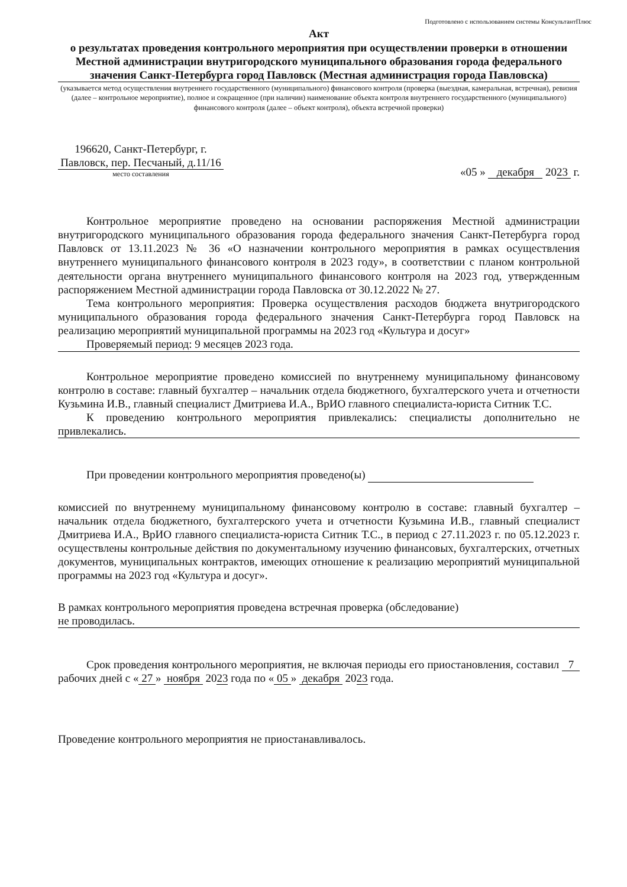Подготовлено с использованием системы КонсультантПлюс
Акт
о результатах проведения контрольного мероприятия при осуществлении проверки в отношении Местной администрации внутригородского муниципального образования города федерального значения Санкт-Петербурга город Павловск (Местная администрация города Павловска)
(указывается метод осуществления внутреннего государственного (муниципального) финансового контроля (проверка (выездная, камеральная, встречная), ревизия (далее – контрольное мероприятие), полное и сокращенное (при наличии) наименование объекта контроля внутреннего государственного (муниципального) финансового контроля (далее – объект контроля), объекта встречной проверки)
196620, Санкт-Петербург, г. Павловск, пер. Песчаный, д.11/16
место составления
«05 » декабря 2023 г.
Контрольное мероприятие проведено на основании распоряжения Местной администрации внутригородского муниципального образования города федерального значения Санкт-Петербурга город Павловск от 13.11.2023 № 36 «О назначении контрольного мероприятия в рамках осуществления внутреннего муниципального финансового контроля в 2023 году», в соответствии с планом контрольной деятельности органа внутреннего муниципального финансового контроля на 2023 год, утвержденным распоряжением Местной администрации города Павловска от 30.12.2022 № 27.
Тема контрольного мероприятия: Проверка осуществления расходов бюджета внутригородского муниципального образования города федерального значения Санкт-Петербурга город Павловск на реализацию мероприятий муниципальной программы на 2023 год «Культура и досуг»
Проверяемый период: 9 месяцев 2023 года.
Контрольное мероприятие проведено комиссией по внутреннему муниципальному финансовому контролю в составе: главный бухгалтер – начальник отдела бюджетного, бухгалтерского учета и отчетности Кузьмина И.В., главный специалист Дмитриева И.А., ВрИО главного специалиста-юриста Ситник Т.С.
К проведению контрольного мероприятия привлекались: специалисты дополнительно не привлекались.
При проведении контрольного мероприятия проведено(ы)
комиссией по внутреннему муниципальному финансовому контролю в составе: главный бухгалтер – начальник отдела бюджетного, бухгалтерского учета и отчетности Кузьмина И.В., главный специалист Дмитриева И.А., ВрИО главного специалиста-юриста Ситник Т.С., в период с 27.11.2023 г. по 05.12.2023 г. осуществлены контрольные действия по документальному изучению финансовых, бухгалтерских, отчетных документов, муниципальных контрактов, имеющих отношение к реализацию мероприятий муниципальной программы на 2023 год «Культура и досуг».
В рамках контрольного мероприятия проведена встречная проверка (обследование)
не проводилась.
Срок проведения контрольного мероприятия, не включая периоды его приостановления, составил 7 рабочих дней с « 27 » ноября 2023 года по « 05 » декабря 2023 года.
Проведение контрольного мероприятия не приостанавливалось.